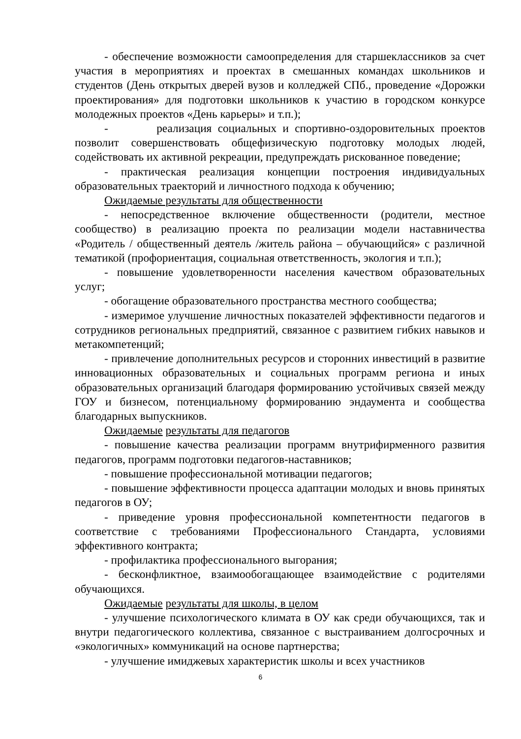- обеспечение возможности самоопределения для старшеклассников за счет участия в мероприятиях и проектах в смешанных командах школьников и студентов (День открытых дверей вузов и колледжей СПб., проведение «Дорожки проектирования» для подготовки школьников к участию в городском конкурсе молодежных проектов «День карьеры» и т.п.);
- реализация социальных и спортивно-оздоровительных проектов позволит совершенствовать общефизическую подготовку молодых людей, содействовать их активной рекреации, предупреждать рискованное поведение;
- практическая реализация концепции построения индивидуальных образовательных траекторий и личностного подхода к обучению;
Ожидаемые результаты для общественности
- непосредственное включение общественности (родители, местное сообщество) в реализацию проекта по реализации модели наставничества «Родитель / общественный деятель /житель района – обучающийся» с различной тематикой (профориентация, социальная ответственность, экология и т.п.);
- повышение удовлетворенности населения качеством образовательных услуг;
- обогащение образовательного пространства местного сообщества;
- измеримое улучшение личностных показателей эффективности педагогов и сотрудников региональных предприятий, связанное с развитием гибких навыков и метакомпетенций;
- привлечение дополнительных ресурсов и сторонних инвестиций в развитие инновационных образовательных и социальных программ региона и иных образовательных организаций благодаря формированию устойчивых связей между ГОУ и бизнесом, потенциальному формированию эндаумента и сообщества благодарных выпускников.
Ожидаемые результаты для педагогов
- повышение качества реализации программ внутрифирменного развития педагогов, программ подготовки педагогов-наставников;
- повышение профессиональной мотивации педагогов;
- повышение эффективности процесса адаптации молодых и вновь принятых педагогов в ОУ;
- приведение уровня профессиональной компетентности педагогов в соответствие с требованиями Профессионального Стандарта, условиями эффективного контракта;
- профилактика профессионального выгорания;
- бесконфликтное, взаимообогащающее взаимодействие с родителями обучающихся.
Ожидаемые результаты для школы, в целом
- улучшение психологического климата в ОУ как среди обучающихся, так и внутри педагогического коллектива, связанное с выстраиванием долгосрочных и «экологичных» коммуникаций на основе партнерства;
- улучшение имиджевых характеристик школы и всех участников
6